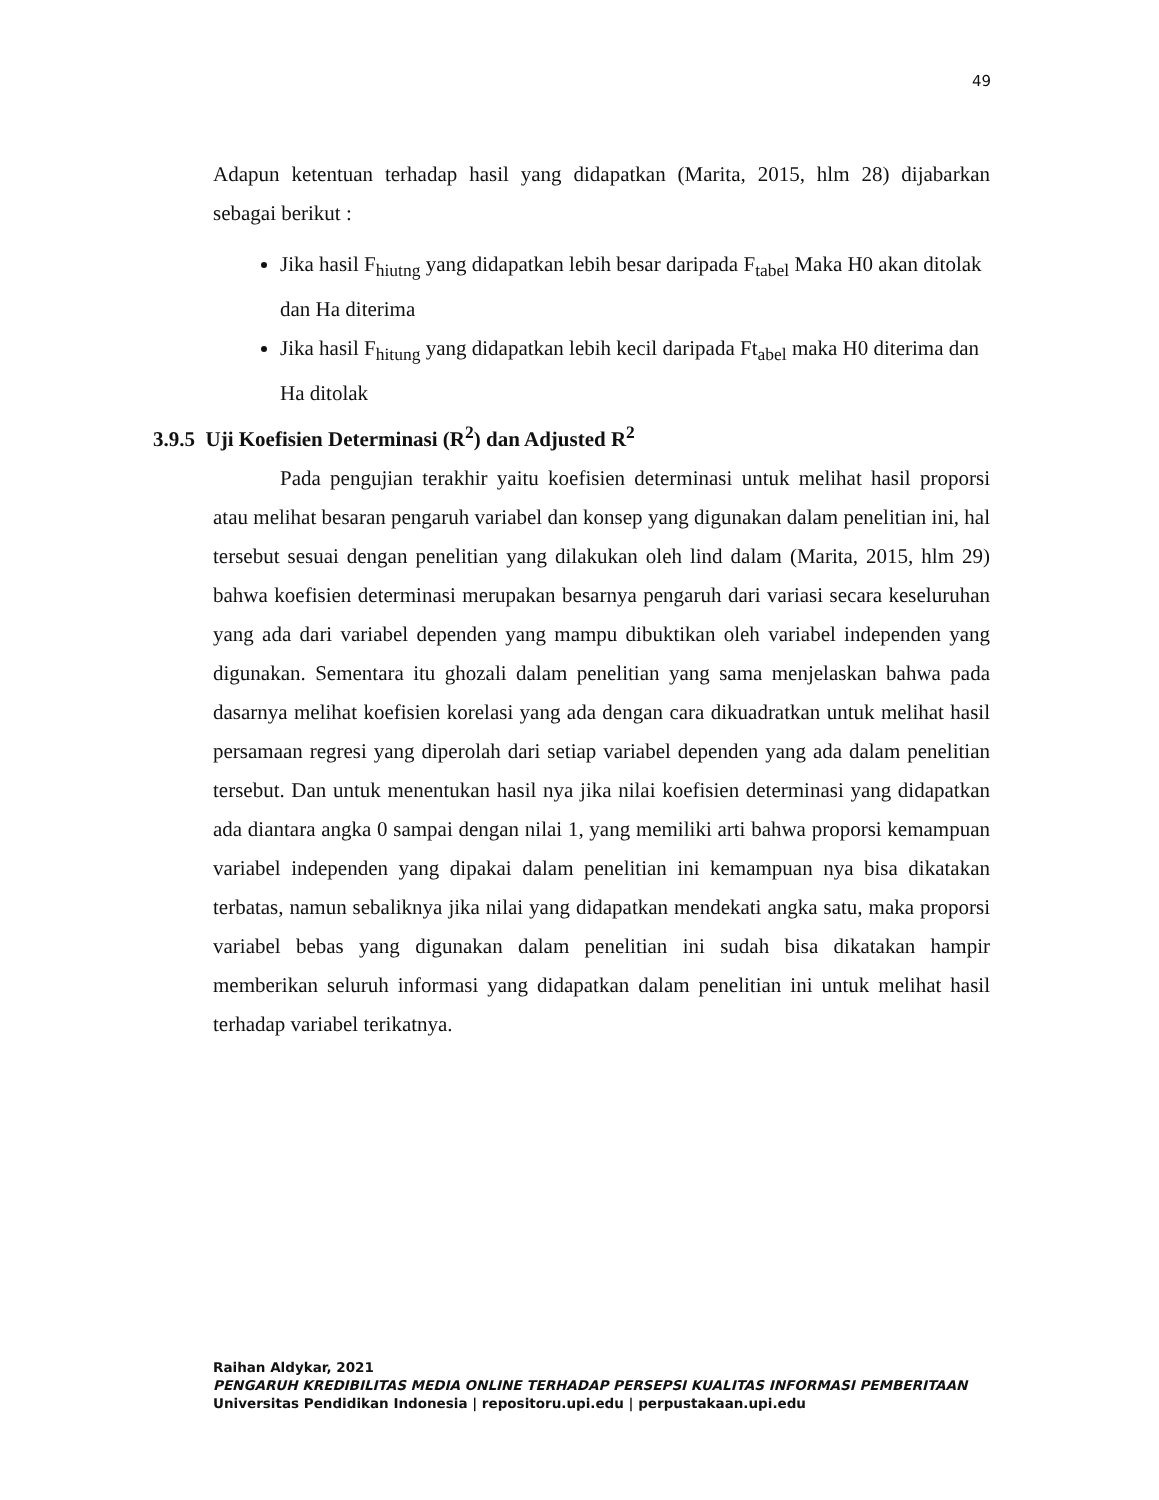49
Adapun ketentuan terhadap hasil yang didapatkan (Marita, 2015, hlm 28) dijabarkan sebagai berikut :
Jika hasil F<sub>hiutng</sub> yang didapatkan lebih besar daripada F<sub>tabel</sub> Maka H0 akan ditolak dan Ha diterima
Jika hasil F<sub>hitung</sub> yang didapatkan lebih kecil daripada Ft<sub>abel</sub> maka H0 diterima dan Ha ditolak
3.9.5 Uji Koefisien Determinasi (R<sup>2</sup>) dan Adjusted R<sup>2</sup>
Pada pengujian terakhir yaitu koefisien determinasi untuk melihat hasil proporsi atau melihat besaran pengaruh variabel dan konsep yang digunakan dalam penelitian ini, hal tersebut sesuai dengan penelitian yang dilakukan oleh lind dalam (Marita, 2015, hlm 29) bahwa koefisien determinasi merupakan besarnya pengaruh dari variasi secara keseluruhan yang ada dari variabel dependen yang mampu dibuktikan oleh variabel independen yang digunakan. Sementara itu ghozali dalam penelitian yang sama menjelaskan bahwa pada dasarnya melihat koefisien korelasi yang ada dengan cara dikuadratkan untuk melihat hasil persamaan regresi yang diperolah dari setiap variabel dependen yang ada dalam penelitian tersebut. Dan untuk menentukan hasil nya jika nilai koefisien determinasi yang didapatkan ada diantara angka 0 sampai dengan nilai 1, yang memiliki arti bahwa proporsi kemampuan variabel independen yang dipakai dalam penelitian ini kemampuan nya bisa dikatakan terbatas, namun sebaliknya jika nilai yang didapatkan mendekati angka satu, maka proporsi variabel bebas yang digunakan dalam penelitian ini sudah bisa dikatakan hampir memberikan seluruh informasi yang didapatkan dalam penelitian ini untuk melihat hasil terhadap variabel terikatnya.
Raihan Aldykar, 2021
PENGARUH KREDIBILITAS MEDIA ONLINE TERHADAP PERSEPSI KUALITAS INFORMASI PEMBERITAAN
Universitas Pendidikan Indonesia | repositoru.upi.edu | perpustakaan.upi.edu